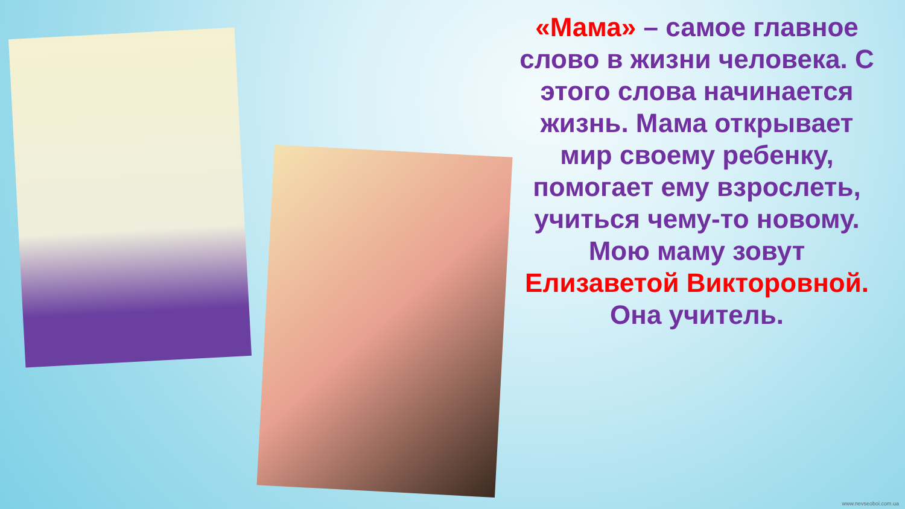«Мама» – самое главное слово в жизни человека. С этого слова начинается жизнь. Мама открывает мир своему ребенку, помогает ему взрослеть, учиться чему-то новому. Мою маму зовут Елизаветой Викторовной. Она учитель.
www.nevseoboi.com.ua